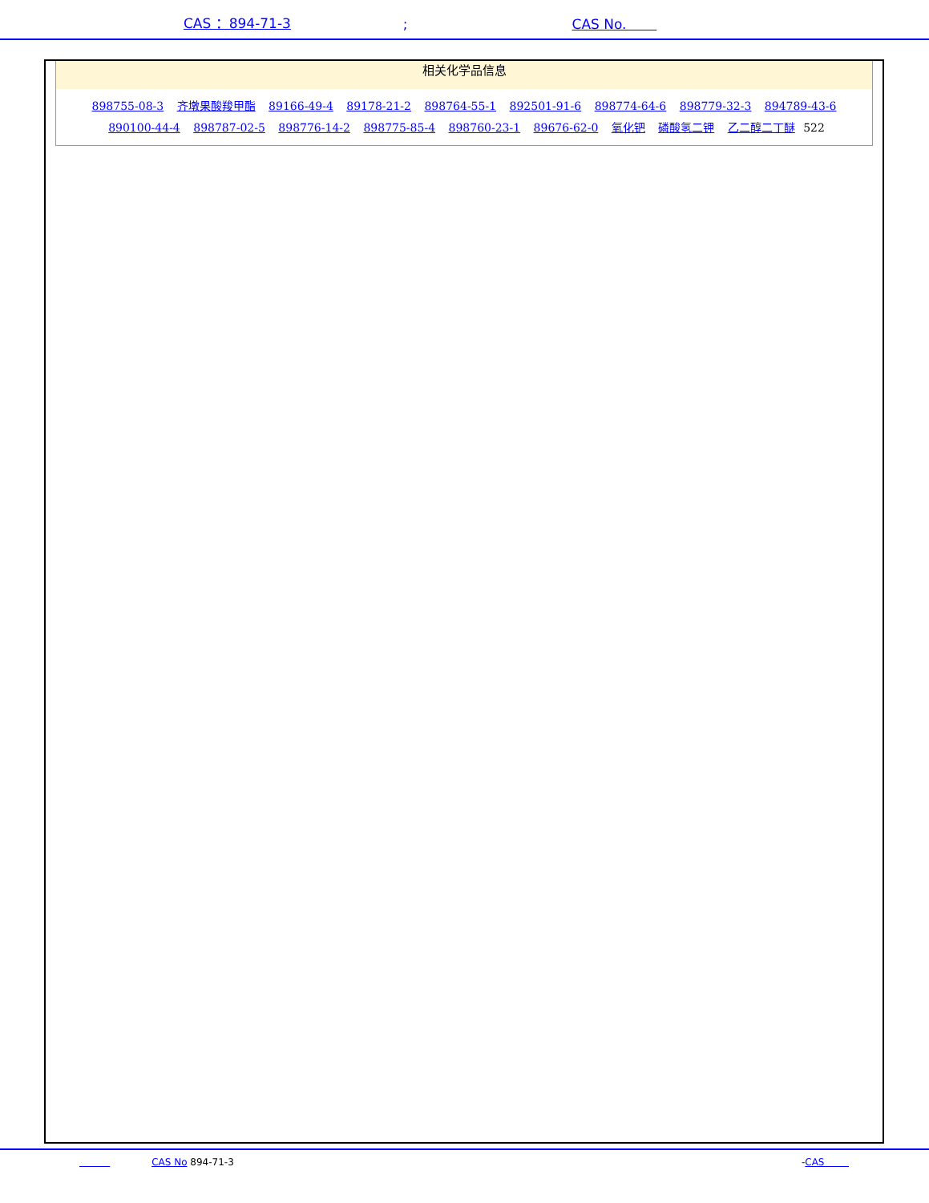CAS ：894-71-3; CAS No.
相关化学品信息
898755-08-3 齐墩果酸羧甲酯 89166-49-4 89178-21-2 898764-55-1 892501-91-6 898774-64-6 898779-32-3 894789-43-6 890100-44-4 898787-02-5 898776-14-2 898775-85-4 898760-23-1 89676-62-0 氧化钯 磷酸氢二钾 乙二醇二丁醚 522
CAS No 894-71-3 -CAS